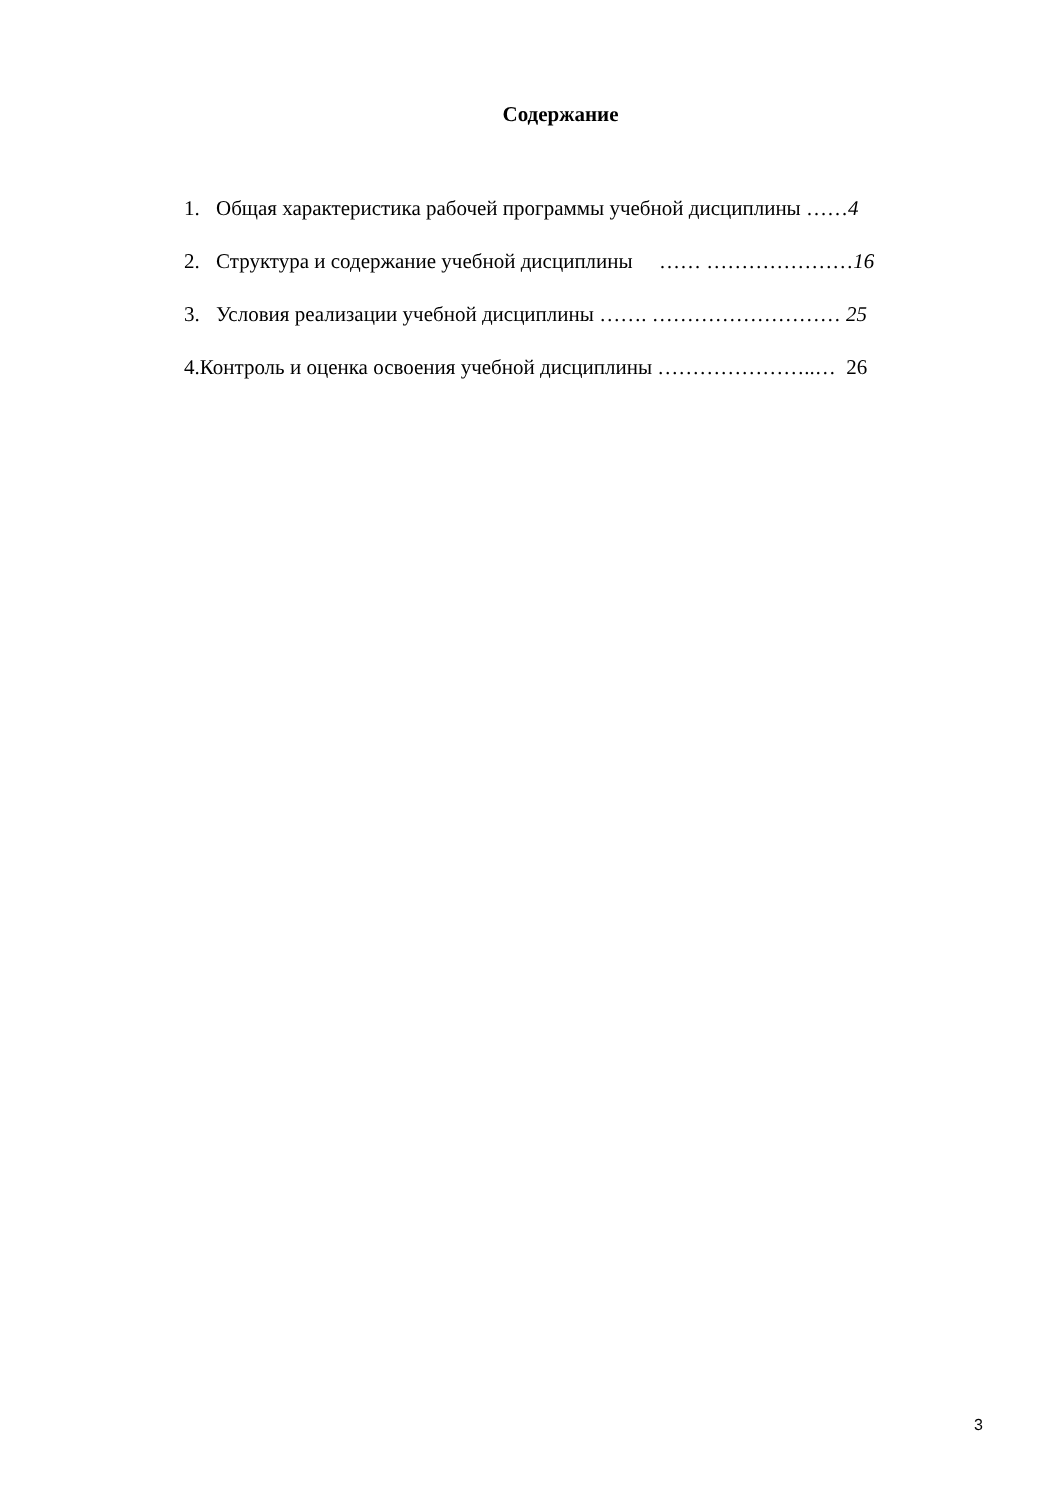Содержание
1. Общая характеристика рабочей программы учебной дисциплины ……4
2. Структура и содержание учебной дисциплины …… …………………16
3. Условия реализации учебной дисциплины ……. ……………………… 25
4.Контроль и оценка освоения учебной дисциплины …………………..… 26
3